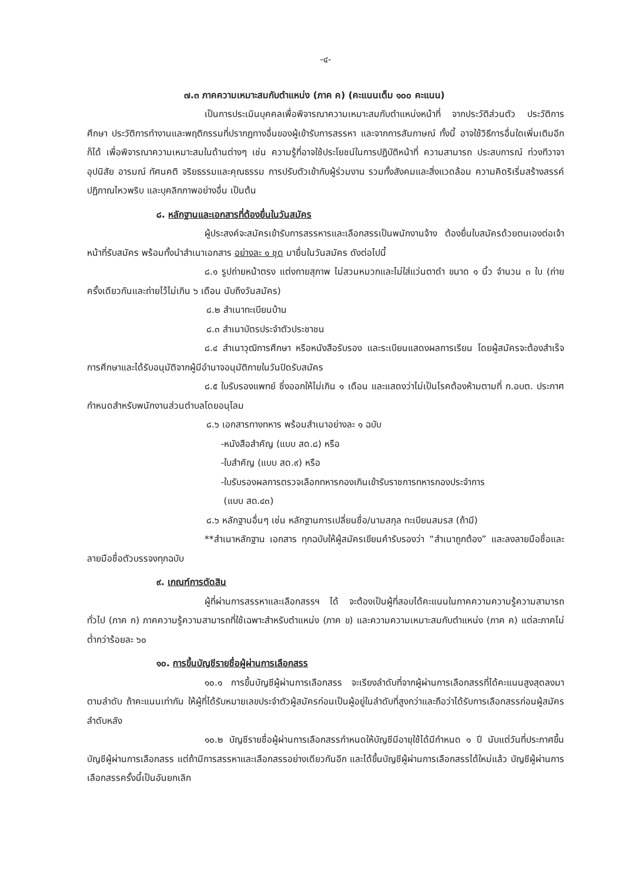-๔-
๗.๓ ภาคความเหมาะสมกับตำแหน่ง (ภาค ค) (คะแนนเต็ม ๑๐๐ คะแนน)
เป็นการประเมินบุคคลเพื่อพิจารณาความเหมาะสมกับตำแหน่งหน้าที่ จากประวัติส่วนตัว ประวัติการศึกษา ประวัติการทำงานและพฤติกรรมที่ปรากฏทางอื่นของผู้เข้ารับการสรรหา และจากการสัมภาษณ์ ทั้งนี้ อาจใช้วิธีการอื่นใดเพิ่มเติมอีกก็ได้ เพื่อพิจารณาความเหมาะสมในด้านต่างๆ เช่น ความรู้ที่อาจใช้ประโยชน์ในการปฏิบัติหน้าที่ ความสามารถ ประสบการณ์ ท่วงทีวาจา อุปนิสัย อารมณ์ ทัศนคติ จริยธรรมและคุณธรรม การปรับตัวเข้ากับผู้ร่วมงาน รวมทั้งสังคมและสิ่งแวดล้อม ความคิดริเริ่มสร้างสรรค์ ปฏิภาณไหวพริบ และบุคลิกภาพอย่างอื่น เป็นต้น
๘. หลักฐานและเอกสารที่ต้องยื่นในวันสมัคร
ผู้ประสงค์จะสมัครเข้ารับการสรรหารและเลือกสรรเป็นพนักงานจ้าง ต้องยื่นใบสมัครด้วยตนเองต่อเจ้าหน้าที่รับสมัคร พร้อมทั้งนำสำเนาเอกสาร อย่างละ ๑ ชุด มายื่นในวันสมัคร ดังต่อไปนี้
๘.๑ รูปถ่ายหน้าตรง แต่งกายสุภาพ ไม่สวมหมวกและไม่ใส่แว่นตาดำ ขนาด ๑ นิ้ว จำนวน ๓ ใบ (ถ่ายครั้งเดียวกันและถ่ายไว้ไม่เกิน ๖ เดือน นับถึงวันสมัคร)
๘.๒ สำเนาทะเบียนบ้าน
๘.๓ สำเนาบัตรประจำตัวประชาชน
๘.๔ สำเนาวุฒิการศึกษา หรือหนังสือรับรอง และระเบียนแสดงผลการเรียน โดยผู้สมัครจะต้องสำเร็จการศึกษาและได้รับอนุมัติจากผู้มีอำนาจอนุมัติภายในวันปิดรับสมัคร
๘.๕ ใบรับรองแพทย์ ซึ่งออกให้ไม่เกิน ๑ เดือน และแสดงว่าไม่เป็นโรคต้องห้ามตามที่ ก.อบต. ประกาศกำหนดสำหรับพนักงานส่วนตำบลโดยอนุโลม
๘.๖ เอกสารทางทหาร พร้อมสำเนาอย่างละ ๑ ฉบับ
-หนังสือสำคัญ (แบบ สด.๘) หรือ
-ใบสำคัญ (แบบ สด.๙) หรือ
-ใบรับรองผลการตรวจเลือกทหารกองเกินเข้ารับราชการทหารกองประจำการ
(แบบ สด.๔๓)
๘.๖ หลักฐานอื่นๆ เช่น หลักฐานการเปลี่ยนชื่อ/นามสกุล ทะเบียนสมรส (ถ้ามี)
**สำเนาหลักฐาน เอกสาร ทุกฉบับให้ผู้สมัครเขียนคำรับรองว่า “สำเนาถูกต้อง” และลงลายมือชื่อและลายมือชื่อตัวบรรจงทุกฉบับ
๙. เกณฑ์การตัดสิน
ผู้ที่ผ่านการสรรหาและเลือกสรรฯ ได้ จะต้องเป็นผู้ที่สอบได้คะแนนในภาคความความรู้ความสามารถทั่วไป (ภาค ก) ภาคความรู้ความสามารถที่ใช้เฉพาะสำหรับตำแหน่ง (ภาค ข) และความความเหมาะสมกับตำแหน่ง (ภาค ค) แต่ละภาคไม่ต่ำกว่าร้อยละ ๖๐
๑๐. การขึ้นบัญชีรายชื่อผู้ผ่านการเลือกสรร
๑๐.๑ การขึ้นบัญชีผู้ผ่านการเลือกสรร จะเรียงลำดับที่จากผู้ผ่านการเลือกสรรที่ได้คะแนนสูงสุดลงมาตามลำดับ ถ้าคะแนนเท่ากัน ให้ผู้ที่ได้รับหมายเลขประจำตัวผู้สมัครก่อนเป็นผู้อยู่ในลำดับที่สูงกว่าและถือว่าได้รับการเลือกสรรก่อนผู้สมัครลำดับหลัง
๑๐.๒ บัญชีรายชื่อผู้ผ่านการเลือกสรรกำหนดให้บัญชีมีอายุใช้ได้มีกำหนด ๑ ปี นับแต่วันที่ประกาศขึ้นบัญชีผู้ผ่านการเลือกสรร แต่ถ้ามีการสรรหาและเลือกสรรอย่างเดียวกันอีก และได้ขึ้นบัญชีผู้ผ่านการเลือกสรรได้ใหม่แล้ว บัญชีผู้ผ่านการเลือกสรรครั้งนี้เป็นอันยกเลิก